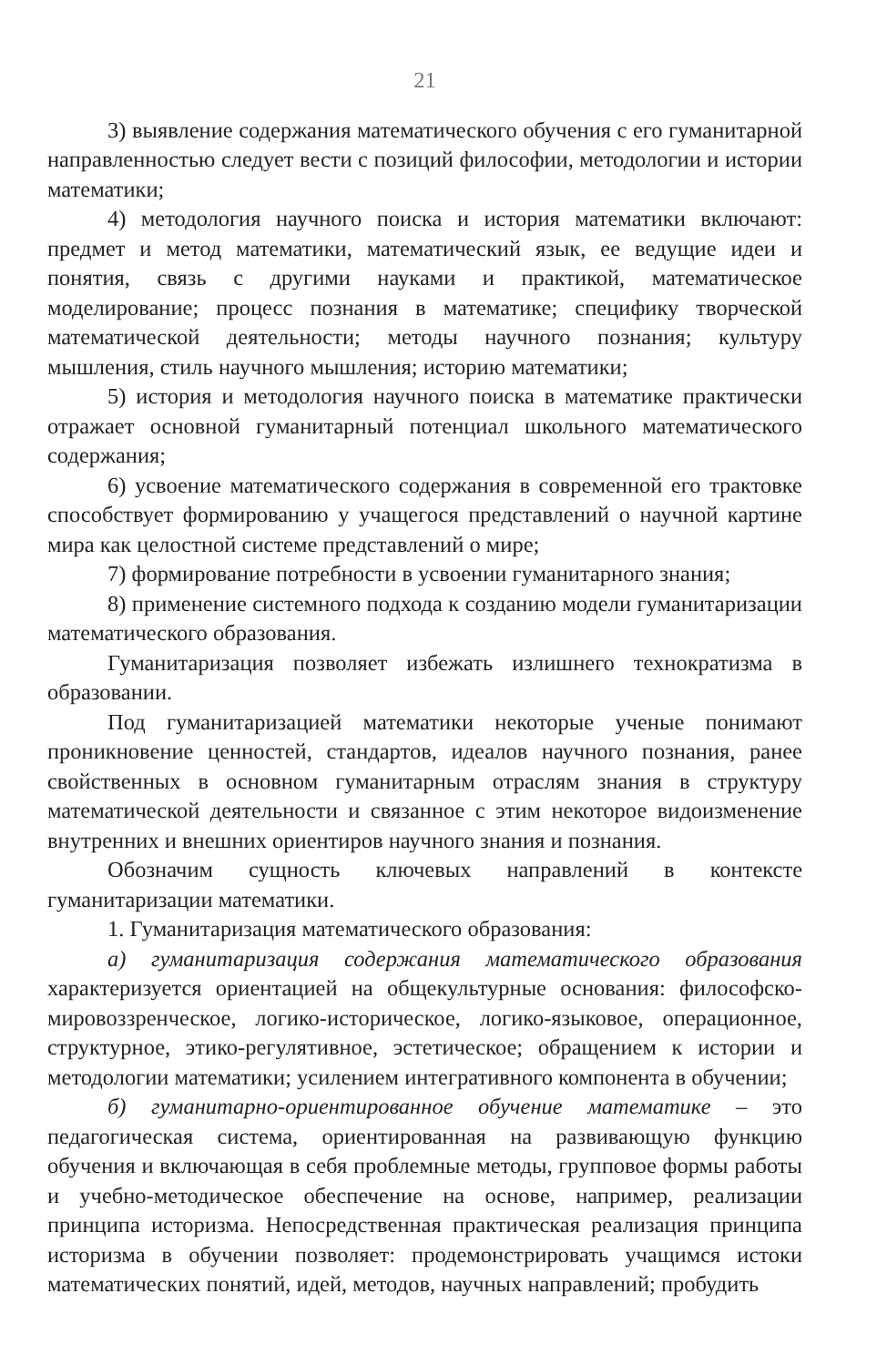21
3) выявление содержания математического обучения с его гуманитарной направленностью следует вести с позиций философии, методологии и истории математики;
4) методология научного поиска и история математики включают: предмет и метод математики, математический язык, ее ведущие идеи и понятия, связь с другими науками и практикой, математическое моделирование; процесс познания в математике; специфику творческой математической деятельности; методы научного познания; культуру мышления, стиль научного мышления; историю математики;
5) история и методология научного поиска в математике практически отражает основной гуманитарный потенциал школьного математического содержания;
6) усвоение математического содержания в современной его трактовке способствует формированию у учащегося представлений о научной картине мира как целостной системе представлений о мире;
7) формирование потребности в усвоении гуманитарного знания;
8) применение системного подхода к созданию модели гуманитаризации математического образования.
Гуманитаризация позволяет избежать излишнего технократизма в образовании.
Под гуманитаризацией математики некоторые ученые понимают проникновение ценностей, стандартов, идеалов научного познания, ранее свойственных в основном гуманитарным отраслям знания в структуру математической деятельности и связанное с этим некоторое видоизменение внутренних и внешних ориентиров научного знания и познания.
Обозначим сущность ключевых направлений в контексте гуманитаризации математики.
1. Гуманитаризация математического образования:
а) гуманитаризация содержания математического образования характеризуется ориентацией на общекультурные основания: философско-мировоззренческое, логико-историческое, логико-языковое, операционное, структурное, этико-регулятивное, эстетическое; обращением к истории и методологии математики; усилением интегративного компонента в обучении;
б) гуманитарно-ориентированное обучение математике – это педагогическая система, ориентированная на развивающую функцию обучения и включающая в себя проблемные методы, групповое формы работы и учебно-методическое обеспечение на основе, например, реализации принципа историзма. Непосредственная практическая реализация принципа историзма в обучении позволяет: продемонстрировать учащимся истоки математических понятий, идей, методов, научных направлений; пробудить